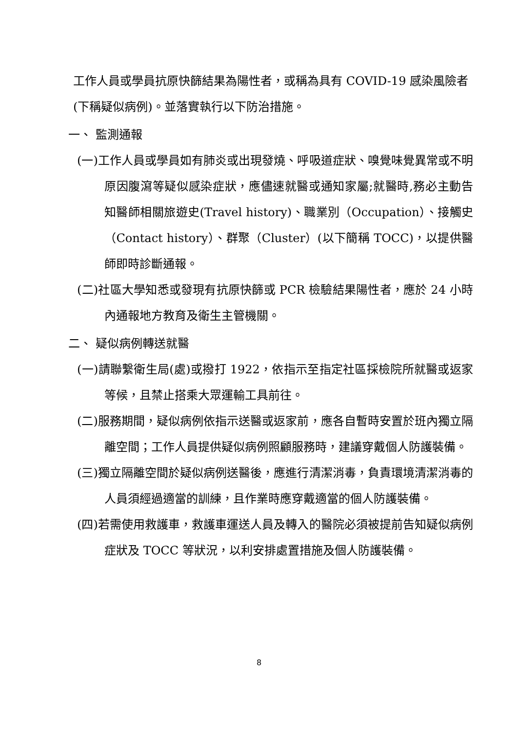工作人員或學員抗原快篩結果為陽性者，或稱為具有 COVID-19 感染風險者(下稱疑似病例)。並落實執行以下防治措施。
一、 監測通報
(一)工作人員或學員如有肺炎或出現發燒、呼吸道症狀、嗅覺味覺異常或不明原因腹瀉等疑似感染症狀，應儘速就醫或通知家屬;就醫時,務必主動告知醫師相關旅遊史(Travel history)、職業別（Occupation）、接觸史（Contact history）、群聚（Cluster）(以下簡稱 TOCC)，以提供醫師即時診斷通報。
(二)社區大學知悉或發現有抗原快篩或 PCR 檢驗結果陽性者，應於 24 小時內通報地方教育及衛生主管機關。
二、 疑似病例轉送就醫
(一)請聯繫衛生局(處)或撥打 1922，依指示至指定社區採檢院所就醫或返家等候，且禁止搭乘大眾運輸工具前往。
(二)服務期間，疑似病例依指示送醫或返家前，應各自暫時安置於班內獨立隔離空間；工作人員提供疑似病例照顧服務時，建議穿戴個人防護裝備。
(三)獨立隔離空間於疑似病例送醫後，應進行清潔消毒，負責環境清潔消毒的人員須經過適當的訓練，且作業時應穿戴適當的個人防護裝備。
(四)若需使用救護車，救護車運送人員及轉入的醫院必須被提前告知疑似病例症狀及 TOCC 等狀況，以利安排處置措施及個人防護裝備。
8